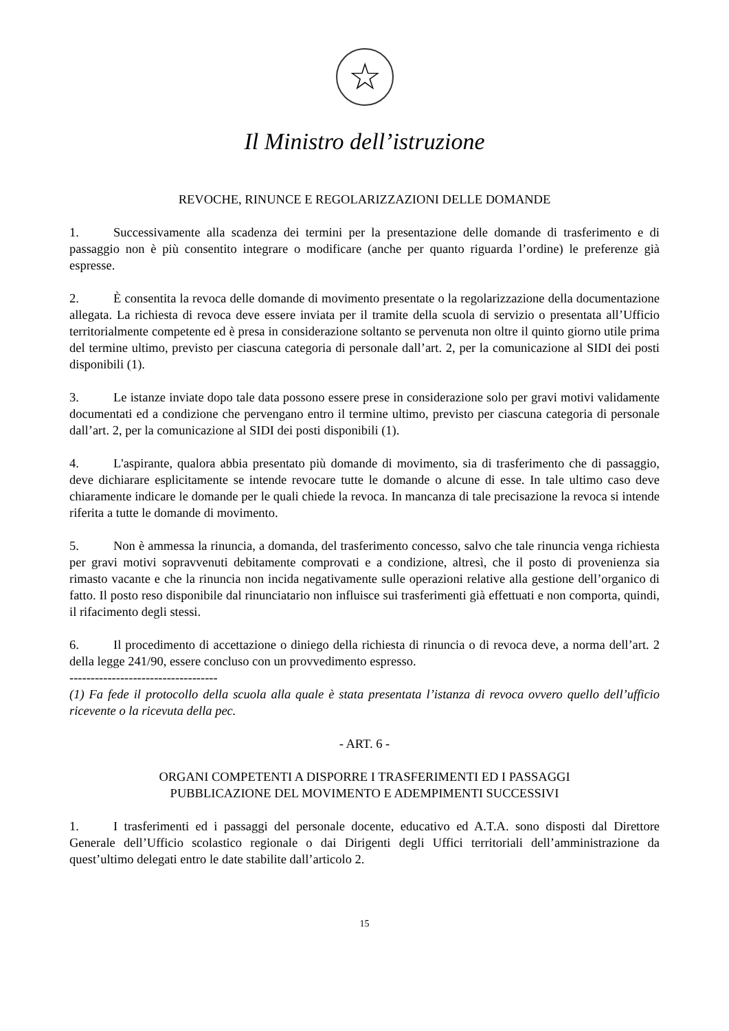☆
Il Ministro dell’istruzione
REVOCHE, RINUNCE E REGOLARIZZAZIONI DELLE DOMANDE
1. Successivamente alla scadenza dei termini per la presentazione delle domande di trasferimento e di passaggio non è più consentito integrare o modificare (anche per quanto riguarda l’ordine) le preferenze già espresse.
2. È consentita la revoca delle domande di movimento presentate o la regolarizzazione della documentazione allegata. La richiesta di revoca deve essere inviata per il tramite della scuola di servizio o presentata all’Ufficio territorialmente competente ed è presa in considerazione soltanto se pervenuta non oltre il quinto giorno utile prima del termine ultimo, previsto per ciascuna categoria di personale dall’art. 2, per la comunicazione al SIDI dei posti disponibili (1).
3. Le istanze inviate dopo tale data possono essere prese in considerazione solo per gravi motivi validamente documentati ed a condizione che pervengano entro il termine ultimo, previsto per ciascuna categoria di personale dall’art. 2, per la comunicazione al SIDI dei posti disponibili (1).
4. L'aspirante, qualora abbia presentato più domande di movimento, sia di trasferimento che di passaggio, deve dichiarare esplicitamente se intende revocare tutte le domande o alcune di esse. In tale ultimo caso deve chiaramente indicare le domande per le quali chiede la revoca. In mancanza di tale precisazione la revoca si intende riferita a tutte le domande di movimento.
5. Non è ammessa la rinuncia, a domanda, del trasferimento concesso, salvo che tale rinuncia venga richiesta per gravi motivi sopravvenuti debitamente comprovati e a condizione, altresì, che il posto di provenienza sia rimasto vacante e che la rinuncia non incida negativamente sulle operazioni relative alla gestione dell’organico di fatto. Il posto reso disponibile dal rinunciatario non influisce sui trasferimenti già effettuati e non comporta, quindi, il rifacimento degli stessi.
6. Il procedimento di accettazione o diniego della richiesta di rinuncia o di revoca deve, a norma dell’art. 2 della legge 241/90, essere concluso con un provvedimento espresso.
-----------------------------------
(1) Fa fede il protocollo della scuola alla quale è stata presentata l’istanza di revoca ovvero quello dell’ufficio ricevente o la ricevuta della pec.
- ART. 6 -
ORGANI COMPETENTI A DISPORRE I TRASFERIMENTI ED I PASSAGGI
PUBBLICAZIONE DEL MOVIMENTO E ADEMPIMENTI SUCCESSIVI
1. I trasferimenti ed i passaggi del personale docente, educativo ed A.T.A. sono disposti dal Direttore Generale dell’Ufficio scolastico regionale o dai Dirigenti degli Uffici territoriali dell’amministrazione da quest’ultimo delegati entro le date stabilite dall’articolo 2.
15